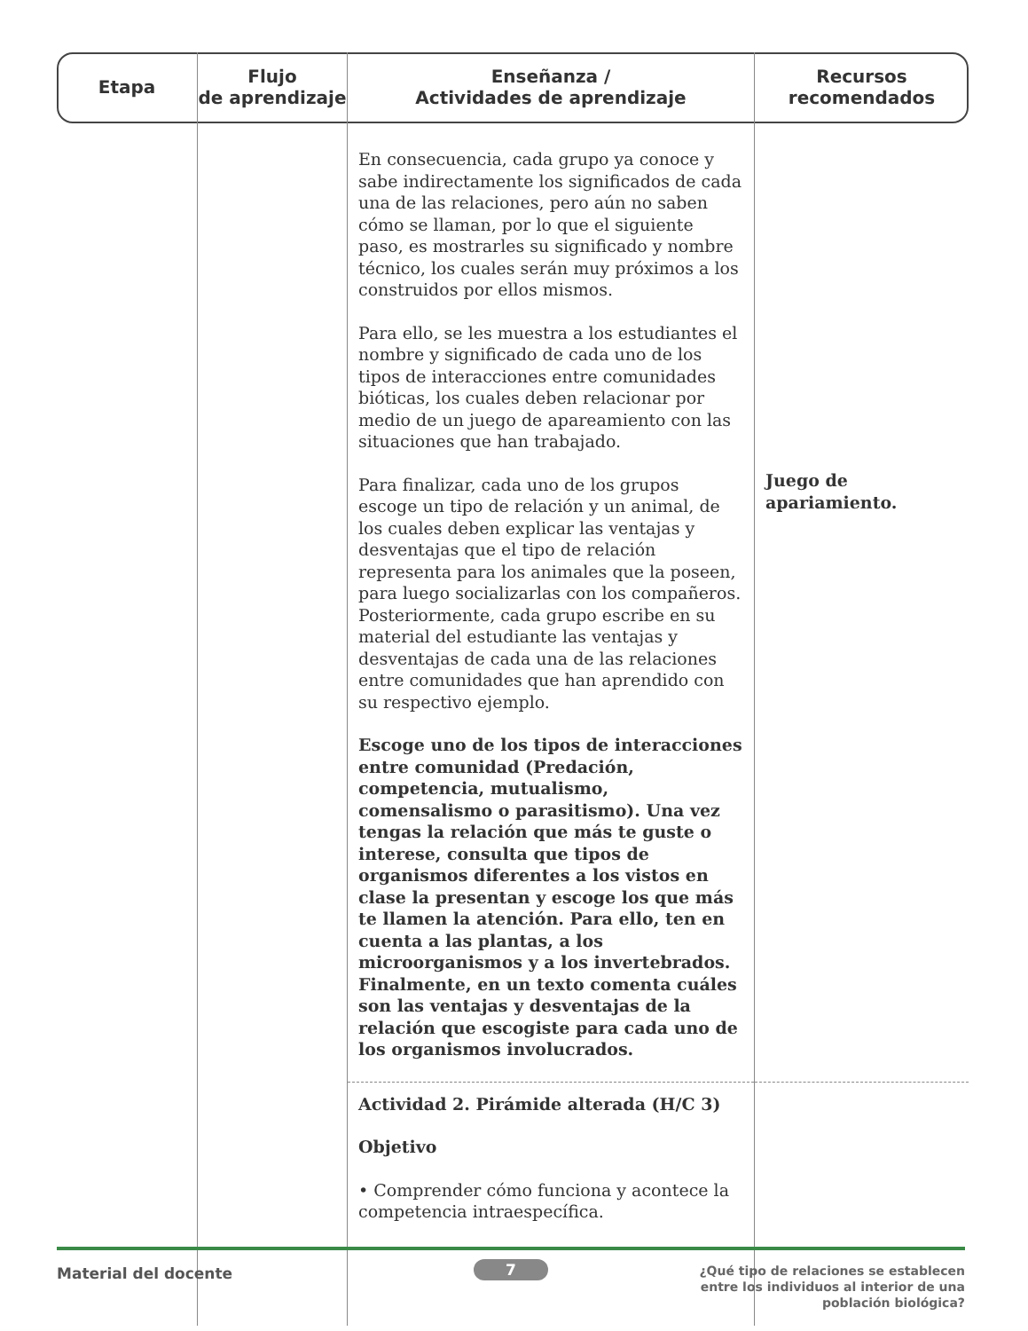| Etapa | Flujo de aprendizaje | Enseñanza / Actividades de aprendizaje | Recursos recomendados |
| --- | --- | --- | --- |
| | | En consecuencia, cada grupo ya conoce y sabe indirectamente los significados de cada una de las relaciones, pero aún no saben cómo se llaman, por lo que el siguiente paso, es mostrarles su significado y nombre técnico, los cuales serán muy próximos a los construidos por ellos mismos. Para ello, se les muestra a los estudiantes el nombre y significado de cada uno de los tipos de interacciones entre comunidades bióticas, los cuales deben relacionar por medio de un juego de apareamiento con las situaciones que han trabajado. Para finalizar, cada uno de los grupos escoge un tipo de relación y un animal, de los cuales deben explicar las ventajas y desventajas que el tipo de relación representa para los animales que la poseen, para luego socializarlas con los compañeros. Posteriormente, cada grupo escribe en su material del estudiante las ventajas y desventajas de cada una de las relaciones entre comunidades que han aprendido con su respectivo ejemplo. Escoge uno de los tipos de interacciones entre comunidad (Predación, competencia, mutualismo, comensalismo o parasitismo). Una vez tengas la relación que más te guste o interese, consulta que tipos de organismos diferentes a los vistos en clase la presentan y escoge los que más te llamen la atención. Para ello, ten en cuenta a las plantas, a los microorganismos y a los invertebrados. Finalmente, en un texto comenta cuáles son las ventajas y desventajas de la relación que escogiste para cada uno de los organismos involucrados. | Juego de apariamiento. |
| | | Actividad 2. Pirámide alterada (H/C 3) Objetivo • Comprender cómo funciona y acontece la competencia intraespecífica. | |
Material del docente 7
¿Qué tipo de relaciones se establecen
entre los individuos al interior de una
población biológica?